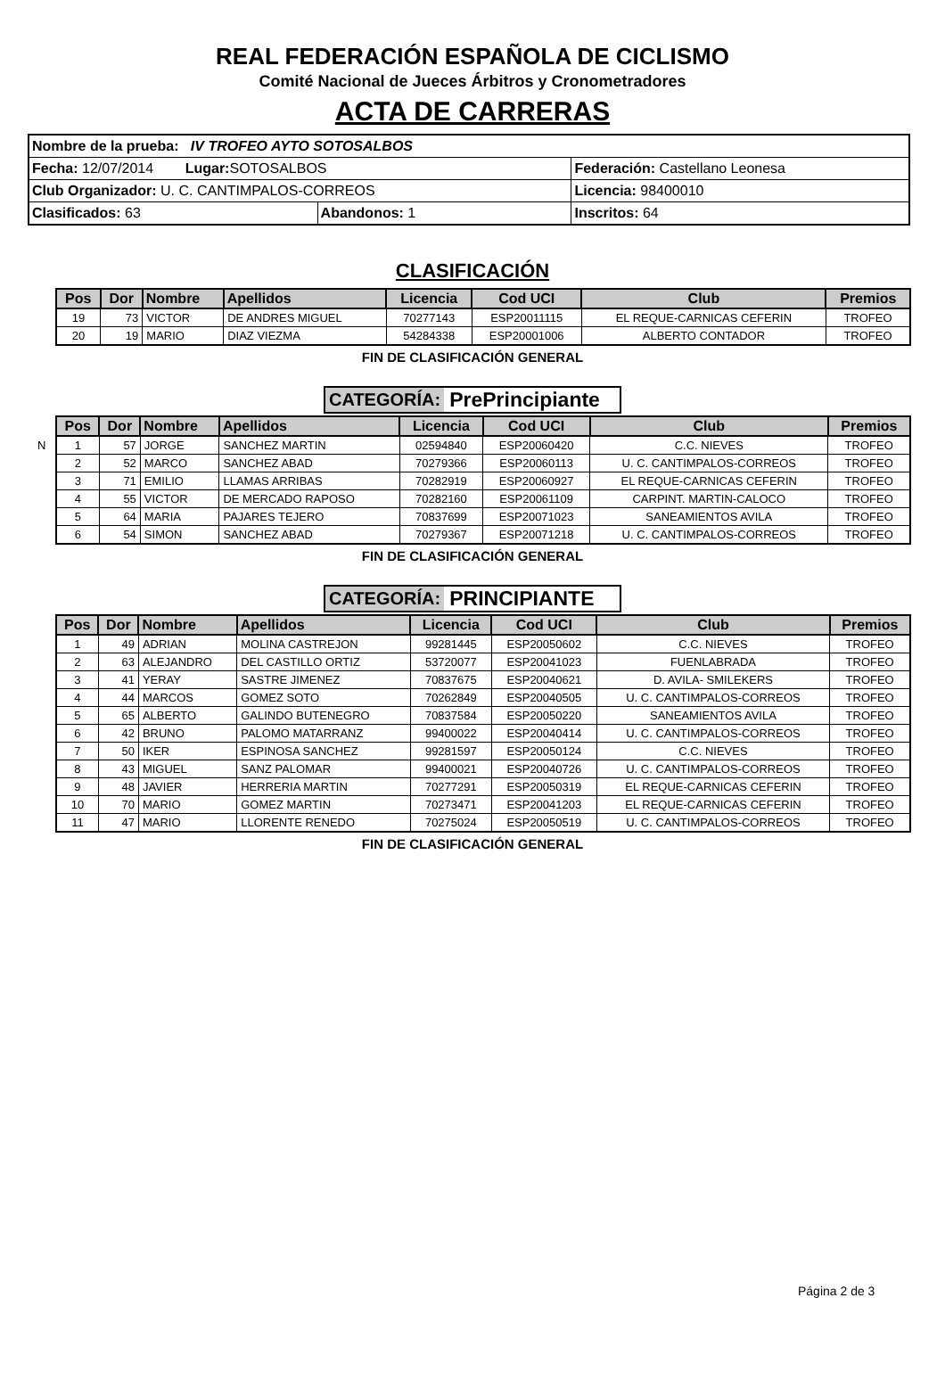REAL FEDERACIÓN ESPAÑOLA DE CICLISMO
Comité Nacional de Jueces Árbitros y Cronometradores
ACTA DE CARRERAS
| Nombre de la prueba: IV TROFEO AYTO SOTOSALBOS | | |
| Fecha: 12/07/2014 Lugar: SOTOSALBOS | | Federación: Castellano Leonesa |
| Club Organizador: U. C. CANTIMPALOS-CORREOS | | Licencia: 98400010 |
| Clasificados: 63 | Abandonos: 1 | Inscritos: 64 |
CLASIFICACIÓN
| Pos | Dor | Nombre | Apellidos | Licencia | Cod UCI | Club | Premios |
| --- | --- | --- | --- | --- | --- | --- | --- |
| 19 | 73 | VICTOR | DE ANDRES MIGUEL | 70277143 | ESP20011115 | EL REQUE-CARNICAS CEFERIN | TROFEO |
| 20 | 19 | MARIO | DIAZ VIEZMA | 54284338 | ESP20001006 | ALBERTO CONTADOR | TROFEO |
FIN DE CLASIFICACIÓN GENERAL
CATEGORÍA: PrePrincipiante
| Pos | Dor | Nombre | Apellidos | Licencia | Cod UCI | Club | Premios |
| --- | --- | --- | --- | --- | --- | --- | --- |
| N 1 | 57 | JORGE | SANCHEZ MARTIN | 02594840 | ESP20060420 | C.C. NIEVES | TROFEO |
| 2 | 52 | MARCO | SANCHEZ ABAD | 70279366 | ESP20060113 | U. C. CANTIMPALOS-CORREOS | TROFEO |
| 3 | 71 | EMILIO | LLAMAS ARRIBAS | 70282919 | ESP20060927 | EL REQUE-CARNICAS CEFERIN | TROFEO |
| 4 | 55 | VICTOR | DE MERCADO RAPOSO | 70282160 | ESP20061109 | CARPINT. MARTIN-CALOCO | TROFEO |
| 5 | 64 | MARIA | PAJARES TEJERO | 70837699 | ESP20071023 | SANEAMIENTOS AVILA | TROFEO |
| 6 | 54 | SIMON | SANCHEZ ABAD | 70279367 | ESP20071218 | U. C. CANTIMPALOS-CORREOS | TROFEO |
FIN DE CLASIFICACIÓN GENERAL
CATEGORÍA: PRINCIPIANTE
| Pos | Dor | Nombre | Apellidos | Licencia | Cod UCI | Club | Premios |
| --- | --- | --- | --- | --- | --- | --- | --- |
| 1 | 49 | ADRIAN | MOLINA CASTREJON | 99281445 | ESP20050602 | C.C. NIEVES | TROFEO |
| 2 | 63 | ALEJANDRO | DEL CASTILLO ORTIZ | 53720077 | ESP20041023 | FUENLABRADA | TROFEO |
| 3 | 41 | YERAY | SASTRE JIMENEZ | 70837675 | ESP20040621 | D. AVILA- SMILEKERS | TROFEO |
| 4 | 44 | MARCOS | GOMEZ SOTO | 70262849 | ESP20040505 | U. C. CANTIMPALOS-CORREOS | TROFEO |
| 5 | 65 | ALBERTO | GALINDO BUTENEGRO | 70837584 | ESP20050220 | SANEAMIENTOS AVILA | TROFEO |
| 6 | 42 | BRUNO | PALOMO MATARRANZ | 99400022 | ESP20040414 | U. C. CANTIMPALOS-CORREOS | TROFEO |
| 7 | 50 | IKER | ESPINOSA SANCHEZ | 99281597 | ESP20050124 | C.C. NIEVES | TROFEO |
| 8 | 43 | MIGUEL | SANZ PALOMAR | 99400021 | ESP20040726 | U. C. CANTIMPALOS-CORREOS | TROFEO |
| 9 | 48 | JAVIER | HERRERIA MARTIN | 70277291 | ESP20050319 | EL REQUE-CARNICAS CEFERIN | TROFEO |
| 10 | 70 | MARIO | GOMEZ MARTIN | 70273471 | ESP20041203 | EL REQUE-CARNICAS CEFERIN | TROFEO |
| 11 | 47 | MARIO | LLORENTE RENEDO | 70275024 | ESP20050519 | U. C. CANTIMPALOS-CORREOS | TROFEO |
FIN DE CLASIFICACIÓN GENERAL
Página 2 de 3